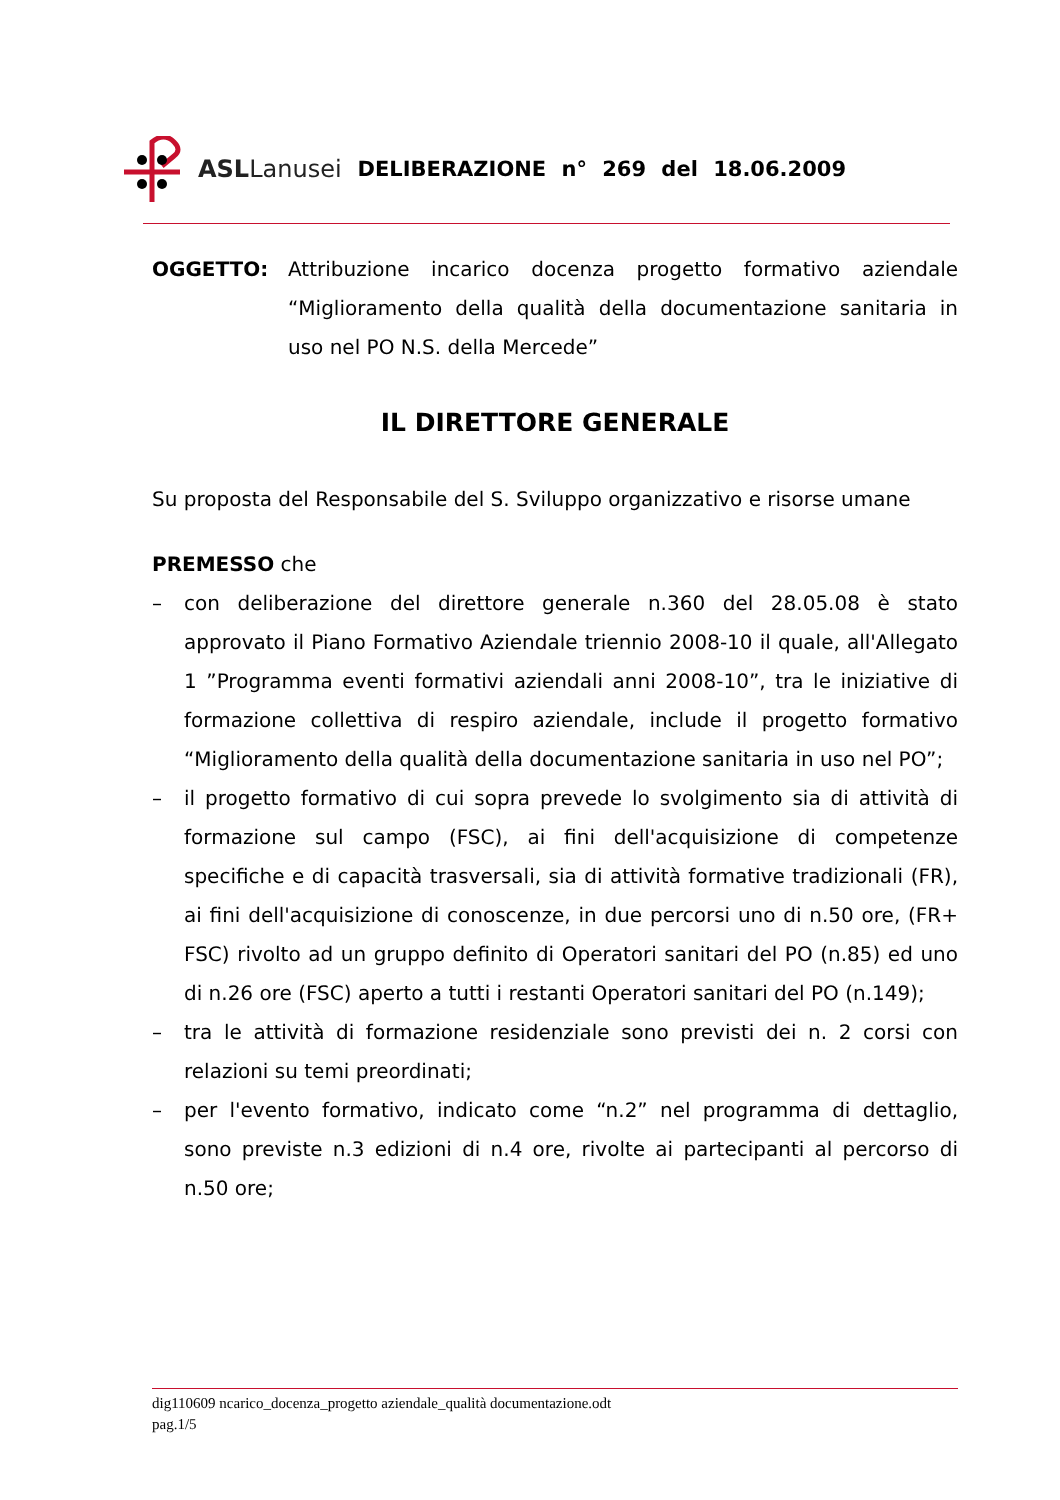ASLLanusei DELIBERAZIONE n° 269 del 18.06.2009
OGGETTO: Attribuzione incarico docenza progetto formativo aziendale “Miglioramento della qualità della documentazione sanitaria in uso nel PO N.S. della Mercede”
IL DIRETTORE GENERALE
Su proposta del Responsabile del S. Sviluppo organizzativo e risorse umane
PREMESSO che
– con deliberazione del direttore generale n.360 del 28.05.08 è stato approvato il Piano Formativo Aziendale triennio 2008-10 il quale, all'Allegato 1 ”Programma eventi formativi aziendali anni 2008-10”, tra le iniziative di formazione collettiva di respiro aziendale, include il progetto formativo “Miglioramento della qualità della documentazione sanitaria in uso nel PO”;
– il progetto formativo di cui sopra prevede lo svolgimento sia di attività di formazione sul campo (FSC), ai fini dell'acquisizione di competenze specifiche e di capacità trasversali, sia di attività formative tradizionali (FR), ai fini dell'acquisizione di conoscenze, in due percorsi uno di n.50 ore, (FR+ FSC) rivolto ad un gruppo definito di Operatori sanitari del PO (n.85) ed uno di n.26 ore (FSC) aperto a tutti i restanti Operatori sanitari del PO (n.149);
– tra le attività di formazione residenziale sono previsti dei n. 2 corsi con relazioni su temi preordinati;
– per l'evento formativo, indicato come “n.2” nel programma di dettaglio, sono previste n.3 edizioni di n.4 ore, rivolte ai partecipanti al percorso di n.50 ore;
dig110609 ncarico_docenza_progetto aziendale_qualità documentazione.odt
pag.1/5